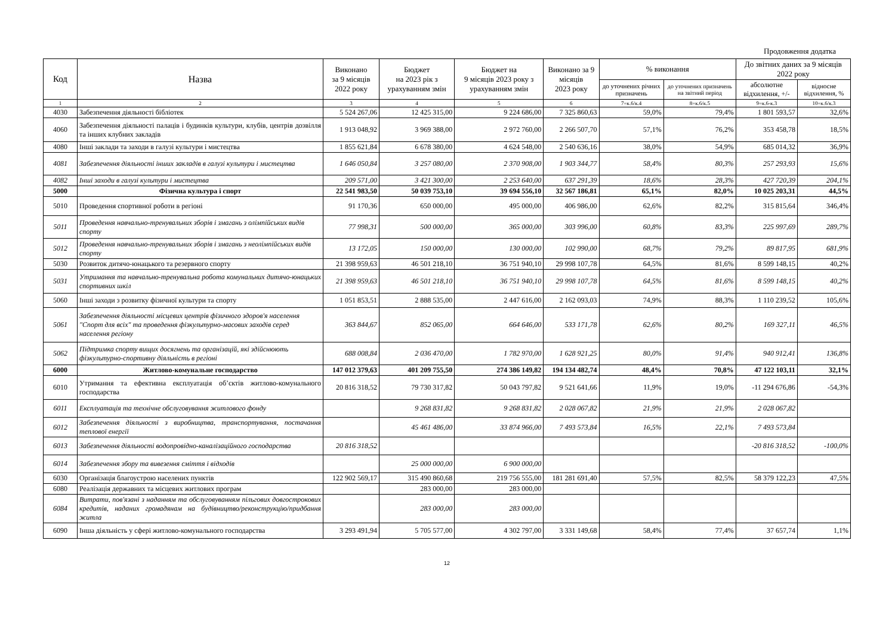Продовження додатка
| Код | Назва | Виконано за 9 місяців 2022 року | Бюджет на 2023 рік з урахуванням змін | Бюджет на 9 місяців 2023 року з урахуванням змін | Виконано за 9 місяців 2023 року | % виконання | | До звітних даних за 9 місяців 2022 року | |
| --- | --- | --- | --- | --- | --- | --- | --- | --- | --- |
| | | | | | | до уточнених річних призначень | до уточнених призначень на звітний період | абсолютне відхилення, +/- | відносне відхилення, % |
| 1 | 2 | 3 | 4 | 5 | 6 | 7=к.6/к.4 | 8=к.6/к.5 | 9=к.6-к.3 | 10=к.6/к.3 |
| 4030 | Забезпечення діяльності бібліотек | 5 524 267,06 | 12 425 315,00 | 9 224 686,00 | 7 325 860,63 | 59,0% | 79,4% | 1 801 593,57 | 32,6% |
| 4060 | Забезпечення діяльності палаців і будинків культури, клубів, центрів дозвілля та інших клубних закладів | 1 913 048,92 | 3 969 388,00 | 2 972 760,00 | 2 266 507,70 | 57,1% | 76,2% | 353 458,78 | 18,5% |
| 4080 | Інші заклади та заходи в галузі культури і мистецтва | 1 855 621,84 | 6 678 380,00 | 4 624 548,00 | 2 540 636,16 | 38,0% | 54,9% | 685 014,32 | 36,9% |
| 4081 | Забезпечення діяльності інших закладів в галузі культури і мистецтва | 1 646 050,84 | 3 257 080,00 | 2 370 908,00 | 1 903 344,77 | 58,4% | 80,3% | 257 293,93 | 15,6% |
| 4082 | Інші заходи в галузі культури і мистецтва | 209 571,00 | 3 421 300,00 | 2 253 640,00 | 637 291,39 | 18,6% | 28,3% | 427 720,39 | 204,1% |
| 5000 | Фізична культура і спорт | 22 541 983,50 | 50 039 753,10 | 39 694 556,10 | 32 567 186,81 | 65,1% | 82,0% | 10 025 203,31 | 44,5% |
| 5010 | Проведення спортивної роботи в регіоні | 91 170,36 | 650 000,00 | 495 000,00 | 406 986,00 | 62,6% | 82,2% | 315 815,64 | 346,4% |
| 5011 | Проведення навчально-тренувальних зборів і змагань з олімпійських видів спорту | 77 998,31 | 500 000,00 | 365 000,00 | 303 996,00 | 60,8% | 83,3% | 225 997,69 | 289,7% |
| 5012 | Проведення навчально-тренувальних зборів і змагань з неолімпійських видів спорту | 13 172,05 | 150 000,00 | 130 000,00 | 102 990,00 | 68,7% | 79,2% | 89 817,95 | 681,9% |
| 5030 | Розвиток дитячо-юнацького та резервного спорту | 21 398 959,63 | 46 501 218,10 | 36 751 940,10 | 29 998 107,78 | 64,5% | 81,6% | 8 599 148,15 | 40,2% |
| 5031 | Утримання та навчально-тренувальна робота комунальних дитячо-юнацьких спортивних шкіл | 21 398 959,63 | 46 501 218,10 | 36 751 940,10 | 29 998 107,78 | 64,5% | 81,6% | 8 599 148,15 | 40,2% |
| 5060 | Інші заходи з розвитку фізичної культури та спорту | 1 051 853,51 | 2 888 535,00 | 2 447 616,00 | 2 162 093,03 | 74,9% | 88,3% | 1 110 239,52 | 105,6% |
| 5061 | Забезпечення діяльності місцевих центрів фізичного здоров'я населення "Спорт для всіх" та проведення фізкультурно-масових заходів серед населення регіону | 363 844,67 | 852 065,00 | 664 646,00 | 533 171,78 | 62,6% | 80,2% | 169 327,11 | 46,5% |
| 5062 | Підтримка спорту вищих досягнень та організацій, які здійснюють фізкультурно-спортивну діяльність в регіоні | 688 008,84 | 2 036 470,00 | 1 782 970,00 | 1 628 921,25 | 80,0% | 91,4% | 940 912,41 | 136,8% |
| 6000 | Житлово-комунальне господарство | 147 012 379,63 | 401 209 755,50 | 274 386 149,82 | 194 134 482,74 | 48,4% | 70,8% | 47 122 103,11 | 32,1% |
| 6010 | Утримання та ефективна експлуатація об’єктів житлово-комунального господарства | 20 816 318,52 | 79 730 317,82 | 50 043 797,82 | 9 521 641,66 | 11,9% | 19,0% | -11 294 676,86 | -54,3% |
| 6011 | Експлуатація та технічне обслуговування житлового фонду | | 9 268 831,82 | 9 268 831,82 | 2 028 067,82 | 21,9% | 21,9% | 2 028 067,82 | |
| 6012 | Забезпечення діяльності з виробництва, транспортування, постачання теплової енергії | | 45 461 486,00 | 33 874 966,00 | 7 493 573,84 | 16,5% | 22,1% | 7 493 573,84 | |
| 6013 | Забезпечення діяльності водопровідно-каналізаційного господарства | 20 816 318,52 | | | | | | -20 816 318,52 | -100,0% |
| 6014 | Забезпечення збору та вивезення сміття і відходів | | 25 000 000,00 | 6 900 000,00 | | | | | |
| 6030 | Організація благоустрою населених пунктів | 122 902 569,17 | 315 490 860,68 | 219 756 555,00 | 181 281 691,40 | 57,5% | 82,5% | 58 379 122,23 | 47,5% |
| 6080 | Реалізація державних та місцевих житлових програм | | 283 000,00 | 283 000,00 | | | | | |
| 6084 | Витрати, пов'язані з наданням та обслуговуванням пільгових довгострокових кредитів, наданих громадянам на будівництво/реконструкцію/придбання житла | | 283 000,00 | 283 000,00 | | | | | |
| 6090 | Інша діяльність у сфері житлово-комунального господарства | 3 293 491,94 | 5 705 577,00 | 4 302 797,00 | 3 331 149,68 | 58,4% | 77,4% | 37 657,74 | 1,1% |
12